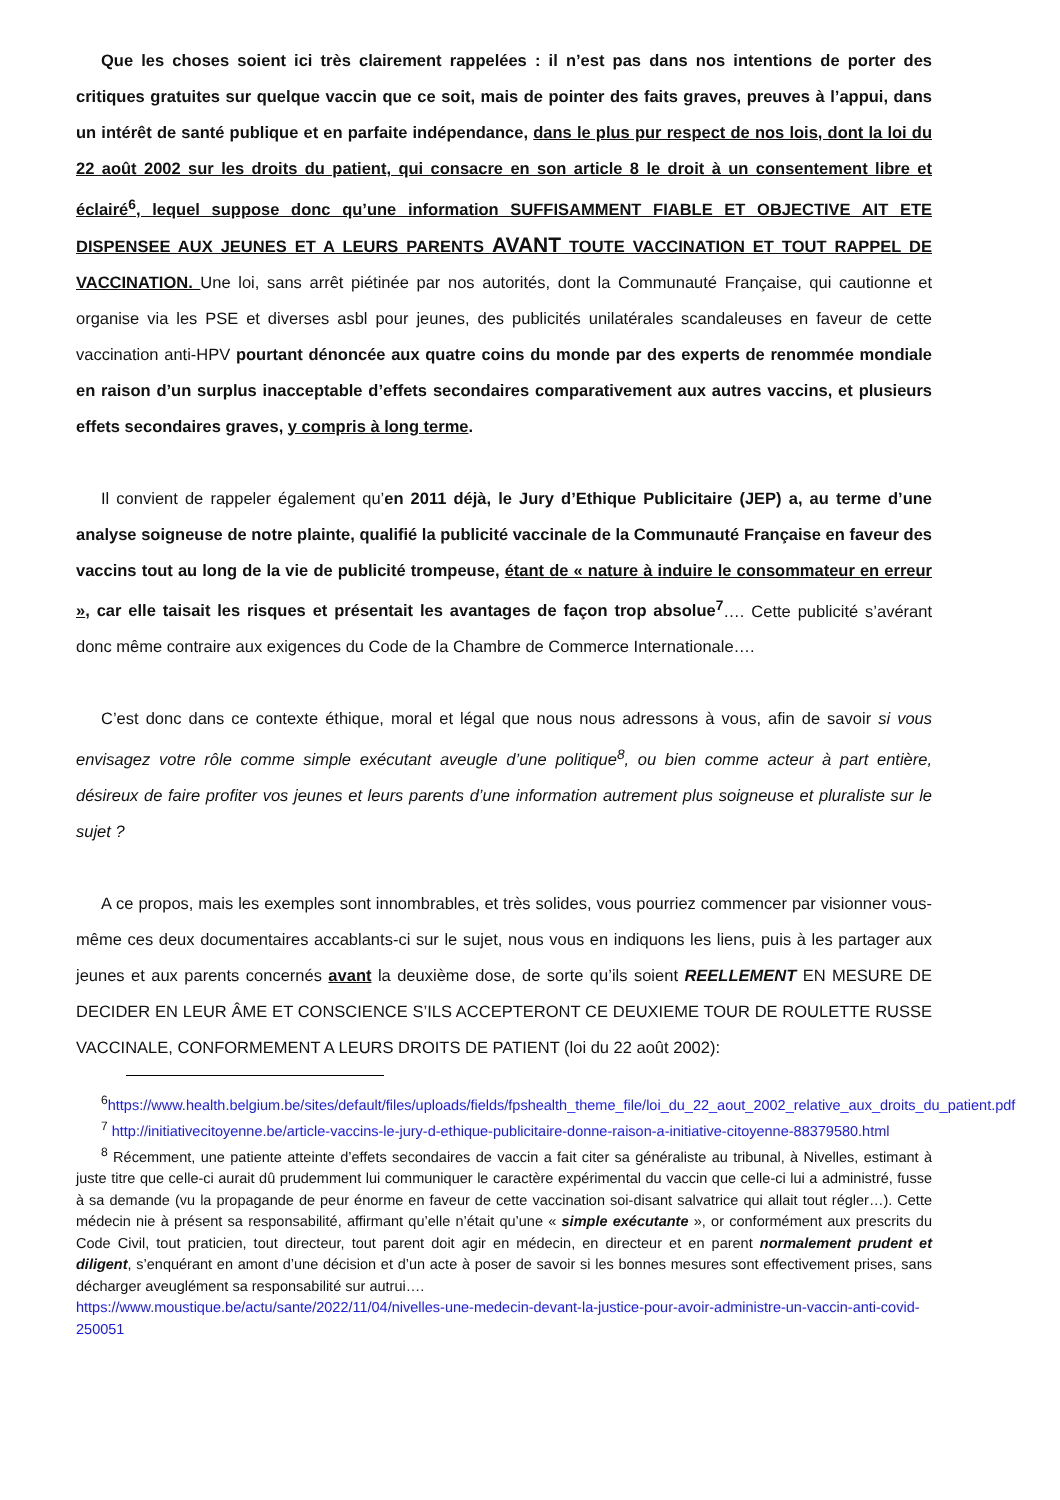Que les choses soient ici très clairement rappelées : il n’est pas dans nos intentions de porter des critiques gratuites sur quelque vaccin que ce soit, mais de pointer des faits graves, preuves à l’appui, dans un intérêt de santé publique et en parfaite indépendance, dans le plus pur respect de nos lois, dont la loi du 22 août 2002 sur les droits du patient, qui consacre en son article 8 le droit à un consentement libre et éclairé<sup>6</sup>, lequel suppose donc qu’une information SUFFISAMMENT FIABLE ET OBJECTIVE AIT ETE DISPENSEE AUX JEUNES ET A LEURS PARENTS AVANT TOUTE VACCINATION ET TOUT RAPPEL DE VACCINATION. Une loi, sans arrêt piétinée par nos autorités, dont la Communauté Française, qui cautionne et organise via les PSE et diverses asbl pour jeunes, des publicités unilatérales scandaleuses en faveur de cette vaccination anti-HPV pourtant dénoncée aux quatre coins du monde par des experts de renommée mondiale en raison d’un surplus inacceptable d’effets secondaires comparativement aux autres vaccins, et plusieurs effets secondaires graves, y compris à long terme.
Il convient de rappeler également qu’en 2011 déjà, le Jury d’Ethique Publicitaire (JEP) a, au terme d’une analyse soigneuse de notre plainte, qualifié la publicité vaccinale de la Communauté Française en faveur des vaccins tout au long de la vie de publicité trompeuse, étant de « nature à induire le consommateur en erreur », car elle taisait les risques et présentait les avantages de façon trop absolue<sup>7</sup>…. Cette publicité s’avérant donc même contraire aux exigences du Code de la Chambre de Commerce Internationale….
C’est donc dans ce contexte éthique, moral et légal que nous nous adressons à vous, afin de savoir si vous envisagez votre rôle comme simple exécutant aveugle d’une politique<sup>8</sup>, ou bien comme acteur à part entière, désireux de faire profiter vos jeunes et leurs parents d’une information autrement plus soigneuse et pluraliste sur le sujet ?
A ce propos, mais les exemples sont innombrables, et très solides, vous pourriez commencer par visionner vous-même ces deux documentaires accablants-ci sur le sujet, nous vous en indiquons les liens, puis à les partager aux jeunes et aux parents concernés avant la deuxième dose, de sorte qu’ils soient REELLEMENT EN MESURE DE DECIDER EN LEUR ÂME ET CONSCIENCE S’ILS ACCEPTERONT CE DEUXIEME TOUR DE ROULETTE RUSSE VACCINALE, CONFORMEMENT A LEURS DROITS DE PATIENT (loi du 22 août 2002):
<sup>6</sup> https://www.health.belgium.be/sites/default/files/uploads/fields/fpshealth_theme_file/loi_du_22_aout_2002_relative_aux_droits_du_patient.pdf
<sup>7</sup> http://initiativecitoyenne.be/article-vaccins-le-jury-d-ethique-publicitaire-donne-raison-a-initiative-citoyenne-88379580.html
<sup>8</sup> Récemment, une patiente atteinte d’effets secondaires de vaccin a fait citer sa généraliste au tribunal, à Nivelles, estimant à juste titre que celle-ci aurait dû prudemment lui communiquer le caractère expérimental du vaccin que celle-ci lui a administré, fusse à sa demande (vu la propagande de peur énorme en faveur de cette vaccination soi-disant salvatrice qui allait tout régler…). Cette médecin nie à présent sa responsabilité, affirmant qu’elle n’était qu’une « simple exécutante », or conformément aux prescrits du Code Civil, tout praticien, tout directeur, tout parent doit agir en médecin, en directeur et en parent normalement prudent et diligent, s’enquérant en amont d’une décision et d’un acte à poser de savoir si les bonnes mesures sont effectivement prises, sans décharger aveuglément sa responsabilité sur autrui….
https://www.moustique.be/actu/sante/2022/11/04/nivelles-une-medecin-devant-la-justice-pour-avoir-administre-un-vaccin-anti-covid-250051